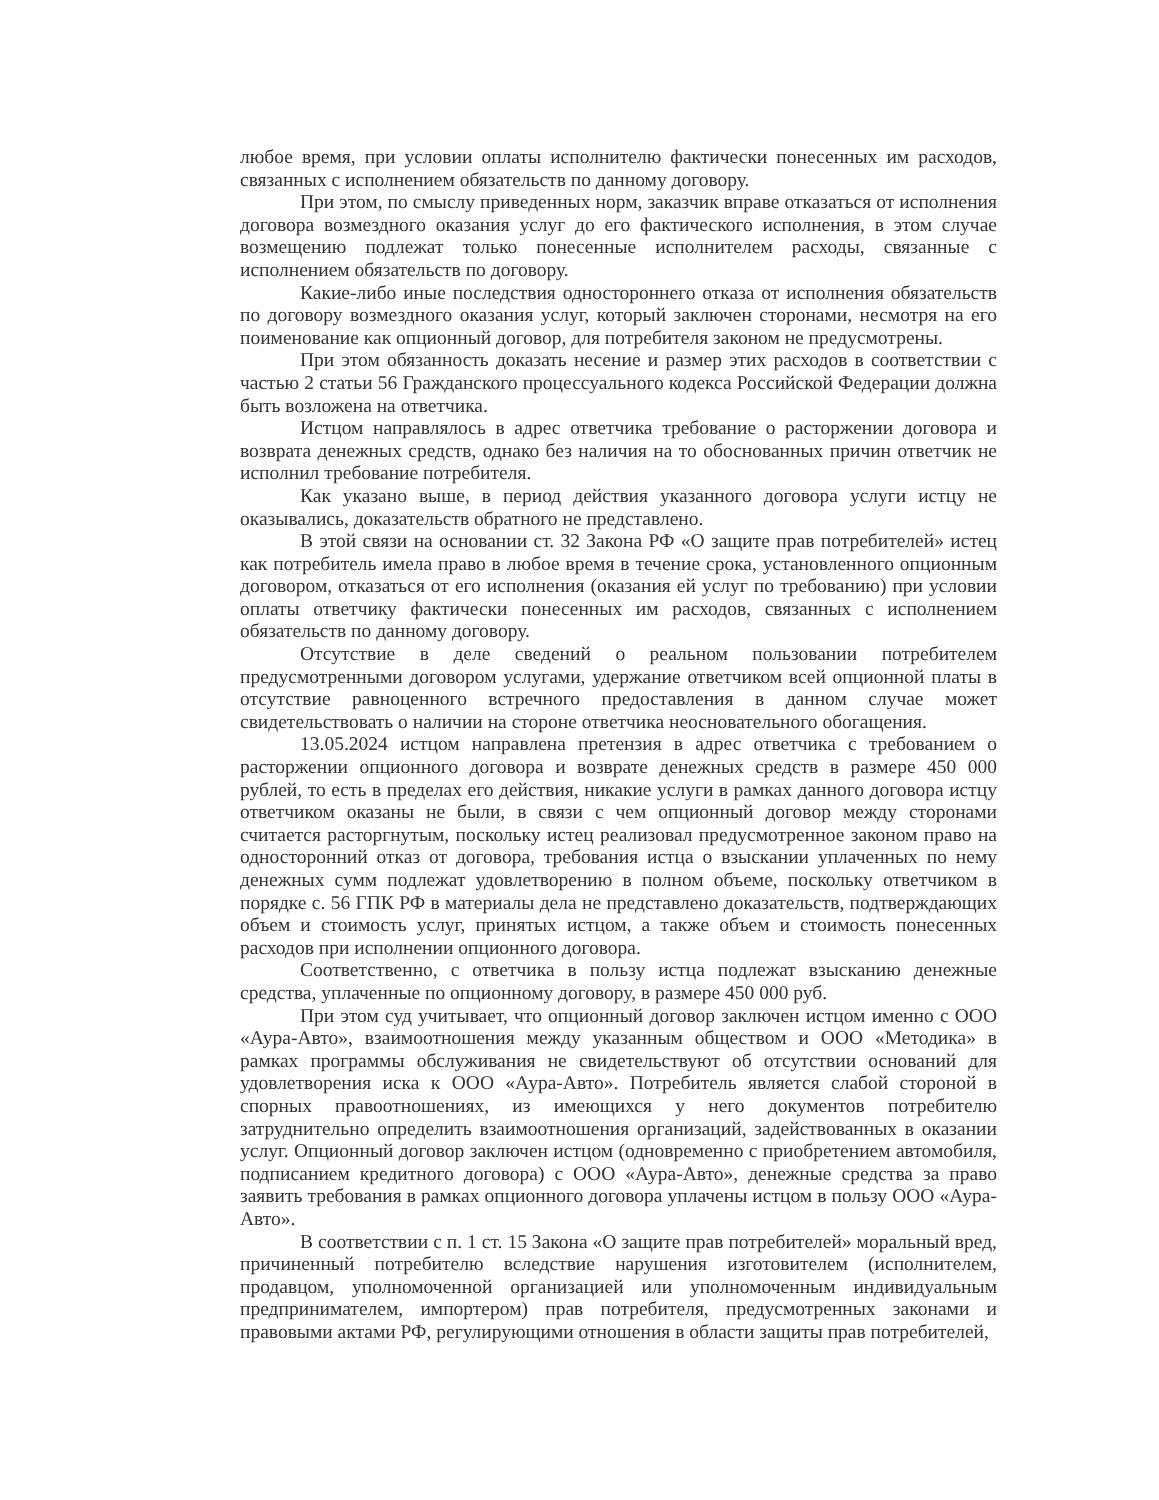любое время, при условии оплаты исполнителю фактически понесенных им расходов, связанных с исполнением обязательств по данному договору.
При этом, по смыслу приведенных норм, заказчик вправе отказаться от исполнения договора возмездного оказания услуг до его фактического исполнения, в этом случае возмещению подлежат только понесенные исполнителем расходы, связанные с исполнением обязательств по договору.
Какие-либо иные последствия одностороннего отказа от исполнения обязательств по договору возмездного оказания услуг, который заключен сторонами, несмотря на его поименование как опционный договор, для потребителя законом не предусмотрены.
При этом обязанность доказать несение и размер этих расходов в соответствии с частью 2 статьи 56 Гражданского процессуального кодекса Российской Федерации должна быть возложена на ответчика.
Истцом направлялось в адрес ответчика требование о расторжении договора и возврата денежных средств, однако без наличия на то обоснованных причин ответчик не исполнил требование потребителя.
Как указано выше, в период действия указанного договора услуги истцу не оказывались, доказательств обратного не представлено.
В этой связи на основании ст. 32 Закона РФ «О защите прав потребителей» истец как потребитель имела право в любое время в течение срока, установленного опционным договором, отказаться от его исполнения (оказания ей услуг по требованию) при условии оплаты ответчику фактически понесенных им расходов, связанных с исполнением обязательств по данному договору.
Отсутствие в деле сведений о реальном пользовании потребителем предусмотренными договором услугами, удержание ответчиком всей опционной платы в отсутствие равноценного встречного предоставления в данном случае может свидетельствовать о наличии на стороне ответчика неосновательного обогащения.
13.05.2024 истцом направлена претензия в адрес ответчика с требованием о расторжении опционного договора и возврате денежных средств в размере 450 000 рублей, то есть в пределах его действия, никакие услуги в рамках данного договора истцу ответчиком оказаны не были, в связи с чем опционный договор между сторонами считается расторгнутым, поскольку истец реализовал предусмотренное законом право на односторонний отказ от договора, требования истца о взыскании уплаченных по нему денежных сумм подлежат удовлетворению в полном объеме, поскольку ответчиком в порядке с. 56 ГПК РФ в материалы дела не представлено доказательств, подтверждающих объем и стоимость услуг, принятых истцом, а также объем и стоимость понесенных расходов при исполнении опционного договора.
Соответственно, с ответчика в пользу истца подлежат взысканию денежные средства, уплаченные по опционному договору, в размере 450 000 руб.
При этом суд учитывает, что опционный договор заключен истцом именно с ООО «Аура-Авто», взаимоотношения между указанным обществом и ООО «Методика» в рамках программы обслуживания не свидетельствуют об отсутствии оснований для удовлетворения иска к ООО «Аура-Авто». Потребитель является слабой стороной в спорных правоотношениях, из имеющихся у него документов потребителю затруднительно определить взаимоотношения организаций, задействованных в оказании услуг. Опционный договор заключен истцом (одновременно с приобретением автомобиля, подписанием кредитного договора) с ООО «Аура-Авто», денежные средства за право заявить требования в рамках опционного договора уплачены истцом в пользу ООО «Аура-Авто».
В соответствии с п. 1 ст. 15 Закона «О защите прав потребителей» моральный вред, причиненный потребителю вследствие нарушения изготовителем (исполнителем, продавцом, уполномоченной организацией или уполномоченным индивидуальным предпринимателем, импортером) прав потребителя, предусмотренных законами и правовыми актами РФ, регулирующими отношения в области защиты прав потребителей,